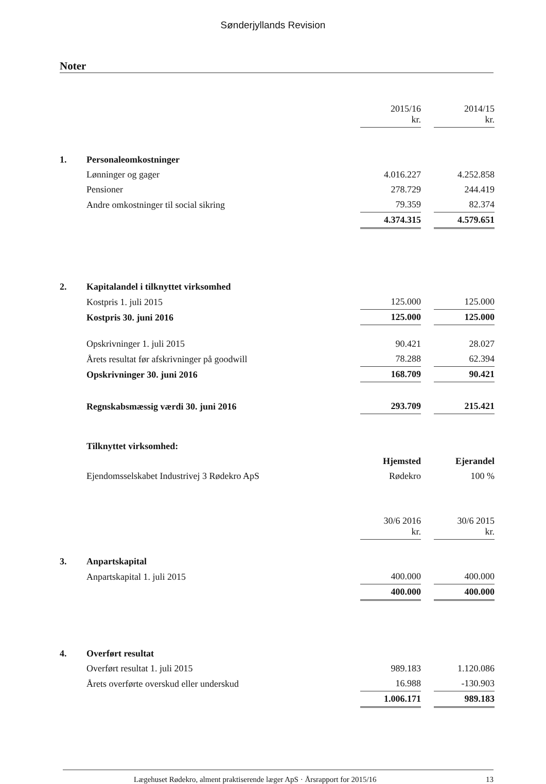Sønderjyllands Revision
Noter
| | | 2015/16 kr. | | 2014/15 kr. |
| 1. | Personaleomkostninger | | | |
| | Lønninger og gager | 4.016.227 | | 4.252.858 |
| | Pensioner | 278.729 | | 244.419 |
| | Andre omkostninger til social sikring | 79.359 | | 82.374 |
| | | 4.374.315 | | 4.579.651 |
| 2. | Kapitalandel i tilknyttet virksomhed | | | |
| | Kostpris 1. juli 2015 | 125.000 | | 125.000 |
| | Kostpris 30. juni 2016 | 125.000 | | 125.000 |
| | Opskrivninger 1. juli 2015 | 90.421 | | 28.027 |
| | Årets resultat før afskrivninger på goodwill | 78.288 | | 62.394 |
| | Opskrivninger 30. juni 2016 | 168.709 | | 90.421 |
| | Regnskabsmæssig værdi 30. juni 2016 | 293.709 | | 215.421 |
| | Tilknyttet virksomhed: | | | |
| | | Hjemsted | | Ejerandel |
| | Ejendomsselskabet Industrivej 3 Rødekro ApS | Rødekro | | 100 % |
| | | 30/6 2016 kr. | | 30/6 2015 kr. |
| 3. | Anpartskapital | | | |
| | Anpartskapital 1. juli 2015 | 400.000 | | 400.000 |
| | | 400.000 | | 400.000 |
| 4. | Overført resultat | | | |
| | Overført resultat 1. juli 2015 | 989.183 | | 1.120.086 |
| | Årets overførte overskud eller underskud | 16.988 | | -130.903 |
| | | 1.006.171 | | 989.183 |
Lægehuset Rødekro, alment praktiserende læger ApS · Årsrapport for 2015/16 13